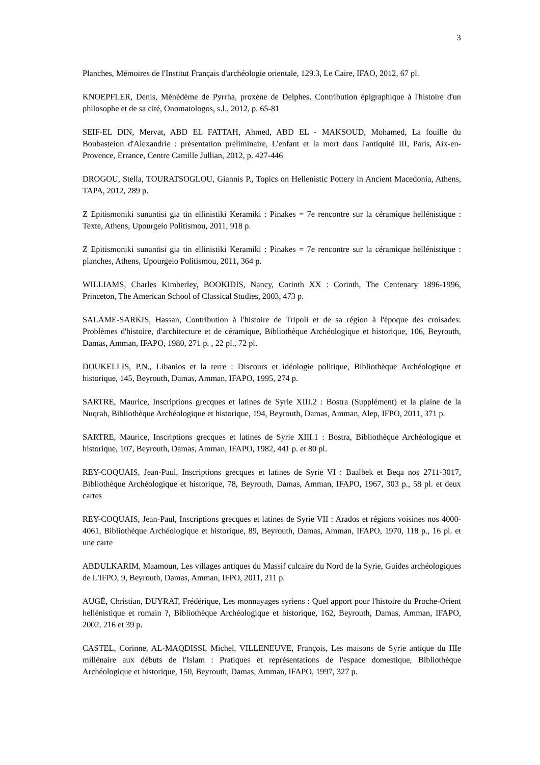3
Planches, Mémoires de l'Institut Français d'archéologie orientale, 129.3, Le Caire, IFAO, 2012, 67 pl.
KNOEPFLER, Denis, Ménèdème de Pyrrha, proxène de Delphes. Contribution épigraphique à l'histoire d'un philosophe et de sa cité, Onomatologos, s.l., 2012, p. 65-81
SEIF-EL DIN, Mervat, ABD EL FATTAH, Ahmed, ABD EL - MAKSOUD, Mohamed, La fouille du Boubasteion d'Alexandrie : présentation préliminaire, L'enfant et la mort dans l'antiquité III, Paris, Aix-en-Provence, Errance, Centre Camille Jullian, 2012, p. 427-446
DROGOU, Stella, TOURATSOGLOU, Giannis P., Topics on Hellenistic Pottery in Ancient Macedonia, Athens, TAPA, 2012, 289 p.
Z Epitismoniki sunantisi gia tin ellinistiki Keramiki : Pinakes = 7e rencontre sur la céramique hellénistique : Texte, Athens, Upourgeio Politismou, 2011, 918 p.
Z Epitismoniki sunantisi gia tin ellinistiki Keramiki : Pinakes = 7e rencontre sur la céramique hellénistique : planches, Athens, Upourgeio Politismou, 2011, 364 p.
WILLIAMS, Charles Kimberley, BOOKIDIS, Nancy, Corinth XX : Corinth, The Centenary 1896-1996, Princeton, The American School of Classical Studies, 2003, 473 p.
SALAME-SARKIS, Hassan, Contribution à l'histoire de Tripoli et de sa région à l'époque des croisades: Problèmes d'histoire, d'architecture et de céramique, Bibliothèque Archéologique et historique, 106, Beyrouth, Damas, Amman, IFAPO, 1980, 271 p. , 22 pl., 72 pl.
DOUKELLIS, P.N., Libanios et la terre : Discours et idéologie politique, Bibliothèque Archéologique et historique, 145, Beyrouth, Damas, Amman, IFAPO, 1995, 274 p.
SARTRE, Maurice, Inscriptions grecques et latines de Syrie XIII.2 : Bostra (Supplément) et la plaine de la Nuqrah, Bibliothèque Archéologique et historique, 194, Beyrouth, Damas, Amman, Alep, IFPO, 2011, 371 p.
SARTRE, Maurice, Inscriptions grecques et latines de Syrie XIII.1 : Bostra, Bibliothèque Archéologique et historique, 107, Beyrouth, Damas, Amman, IFAPO, 1982, 441 p. et 80 pl.
REY-COQUAIS, Jean-Paul, Inscriptions grecques et latines de Syrie VI : Baalbek et Beqa nos 2711-3017, Bibliothèque Archéologique et historique, 78, Beyrouth, Damas, Amman, IFAPO, 1967, 303 p., 58 pl. et deux cartes
REY-COQUAIS, Jean-Paul, Inscriptions grecques et latines de Syrie VII : Arados et régions voisines nos 4000-4061, Bibliothèque Archéologique et historique, 89, Beyrouth, Damas, Amman, IFAPO, 1970, 118 p., 16 pl. et une carte
ABDULKARIM, Maamoun, Les villages antiques du Massif calcaire du Nord de la Syrie, Guides archéologiques de L'IFPO, 9, Beyrouth, Damas, Amman, IFPO, 2011, 211 p.
AUGÉ, Christian, DUYRAT, Frédérique, Les monnayages syriens : Quel apport pour l'histoire du Proche-Orient hellénistique et romain ?, Bibliothèque Archéologique et historique, 162, Beyrouth, Damas, Amman, IFAPO, 2002, 216 et 39 p.
CASTEL, Corinne, AL-MAQDISSI, Michel, VILLENEUVE, François, Les maisons de Syrie antique du IIIe millénaire aux débuts de l'Islam : Pratiques et représentations de l'espace domestique, Bibliothèque Archéologique et historique, 150, Beyrouth, Damas, Amman, IFAPO, 1997, 327 p.